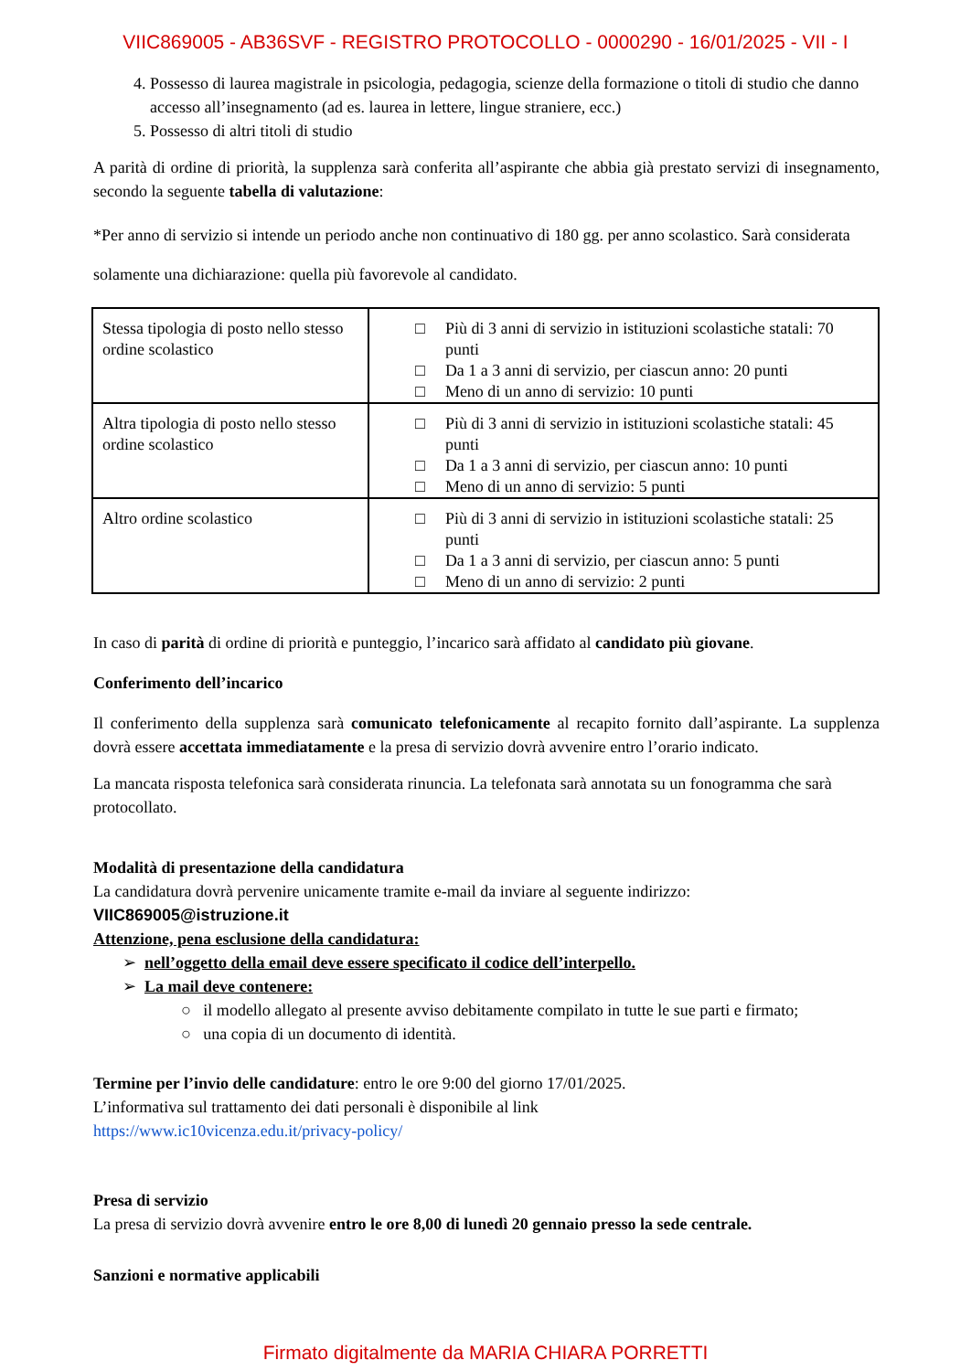VIIC869005 - AB36SVF - REGISTRO PROTOCOLLO - 0000290 - 16/01/2025 - VII - I
4. Possesso di laurea magistrale in psicologia, pedagogia, scienze della formazione o titoli di studio che danno accesso all’insegnamento (ad es. laurea in lettere, lingue straniere, ecc.)
5. Possesso di altri titoli di studio
A parità di ordine di priorità, la supplenza sarà conferita all’aspirante che abbia già prestato servizi di insegnamento, secondo la seguente tabella di valutazione:
*Per anno di servizio si intende un periodo anche non continuativo di 180 gg. per anno scolastico. Sarà considerata solamente una dichiarazione: quella più favorevole al candidato.
| Stessa tipologia di posto nello stesso ordine scolastico | □ Più di 3 anni di servizio in istituzioni scolastiche statali: 70 punti □ Da 1 a 3 anni di servizio, per ciascun anno: 20 punti □ Meno di un anno di servizio: 10 punti |
| Altra tipologia di posto nello stesso ordine scolastico | □ Più di 3 anni di servizio in istituzioni scolastiche statali: 45 punti □ Da 1 a 3 anni di servizio, per ciascun anno: 10 punti □ Meno di un anno di servizio: 5 punti |
| Altro ordine scolastico | □ Più di 3 anni di servizio in istituzioni scolastiche statali: 25 punti □ Da 1 a 3 anni di servizio, per ciascun anno: 5 punti □ Meno di un anno di servizio: 2 punti |
In caso di parità di ordine di priorità e punteggio, l’incarico sarà affidato al candidato più giovane.
Conferimento dell’incarico
Il conferimento della supplenza sarà comunicato telefonicamente al recapito fornito dall’aspirante. La supplenza dovrà essere accettata immediatamente e la presa di servizio dovrà avvenire entro l’orario indicato.
La mancata risposta telefonica sarà considerata rinuncia. La telefonata sarà annotata su un fonogramma che sarà protocollato.
Modalità di presentazione della candidatura
La candidatura dovrà pervenire unicamente tramite e-mail da inviare al seguente indirizzo:
VIIC869005@istruzione.it
Attenzione, pena esclusione della candidatura:
➢ nell’oggetto della email deve essere specificato il codice dell’interpello.
➢ La mail deve contenere:
○ il modello allegato al presente avviso debitamente compilato in tutte le sue parti e firmato;
○ una copia di un documento di identità.
Termine per l’invio delle candidature: entro le ore 9:00 del giorno 17/01/2025.
L’informativa sul trattamento dei dati personali è disponibile al link
https://www.ic10vicenza.edu.it/privacy-policy/
Presa di servizio
La presa di servizio dovrà avvenire entro le ore 8,00 di lunedì 20 gennaio presso la sede centrale.
Sanzioni e normative applicabili
Firmato digitalmente da MARIA CHIARA PORRETTI